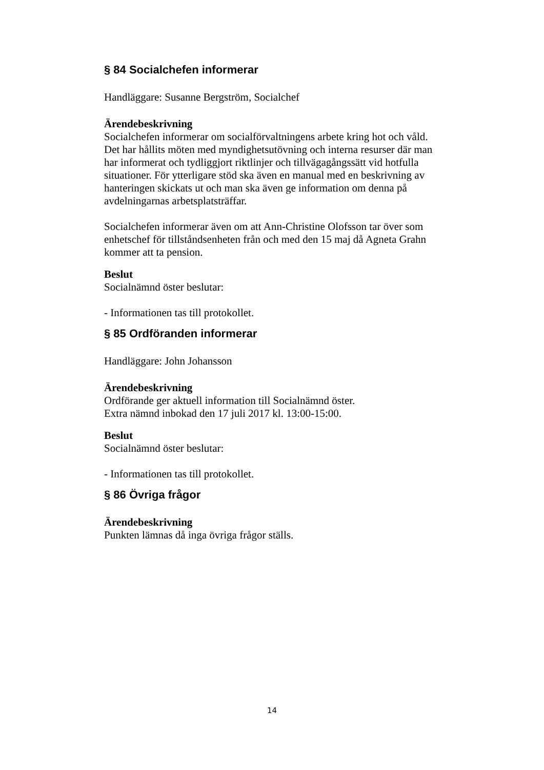§ 84 Socialchefen informerar
Handläggare: Susanne Bergström, Socialchef
Ärendebeskrivning
Socialchefen informerar om socialförvaltningens arbete kring hot och våld. Det har hållits möten med myndighetsutövning och interna resurser där man har informerat och tydliggjort riktlinjer och tillvägagångssätt vid hotfulla situationer. För ytterligare stöd ska även en manual med en beskrivning av hanteringen skickats ut och man ska även ge information om denna på avdelningarnas arbetsplatsträffar.
Socialchefen informerar även om att Ann-Christine Olofsson tar över som enhetschef för tillståndsenheten från och med den 15 maj då Agneta Grahn kommer att ta pension.
Beslut
Socialnämnd öster beslutar:
- Informationen tas till protokollet.
§ 85 Ordföranden informerar
Handläggare: John Johansson
Ärendebeskrivning
Ordförande ger aktuell information till Socialnämnd öster.
Extra nämnd inbokad den 17 juli 2017 kl. 13:00-15:00.
Beslut
Socialnämnd öster beslutar:
- Informationen tas till protokollet.
§ 86 Övriga frågor
Ärendebeskrivning
Punkten lämnas då inga övriga frågor ställs.
14